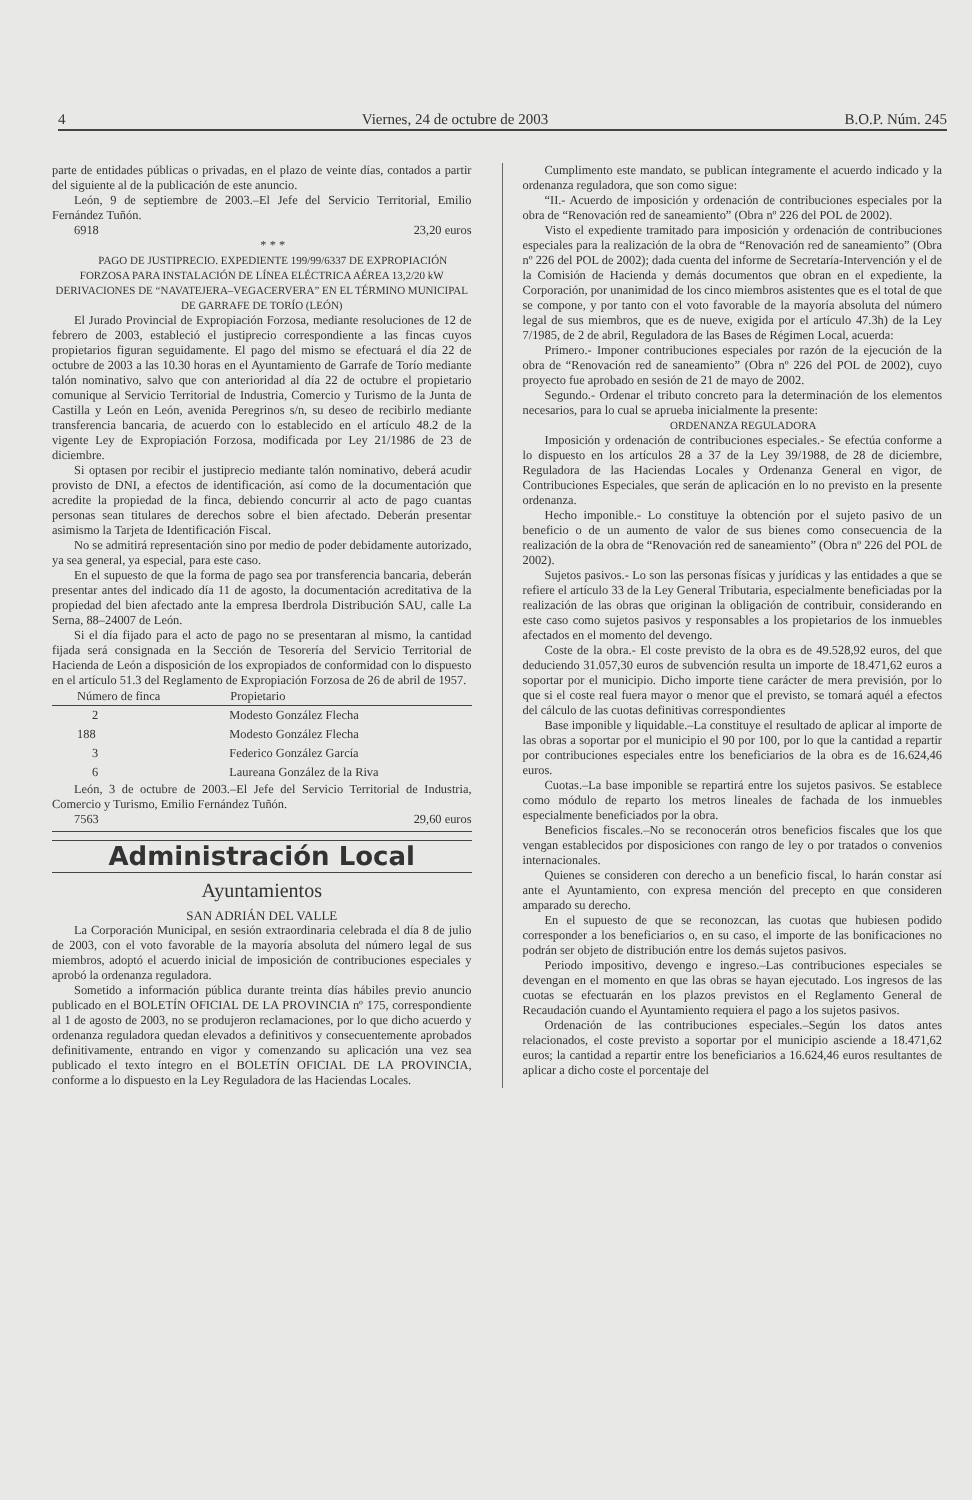4 Viernes, 24 de octubre de 2003 B.O.P. Núm. 245
parte de entidades públicas o privadas, en el plazo de veinte días, contados a partir del siguiente al de la publicación de este anuncio.
León, 9 de septiembre de 2003.–El Jefe del Servicio Territorial, Emilio Fernández Tuñón.
6918 23,20 euros
* * *
PAGO DE JUSTIPRECIO. EXPEDIENTE 199/99/6337 DE EXPROPIACIÓN FORZOSA PARA INSTALACIÓN DE LÍNEA ELÉCTRICA AÉREA 13,2/20 kW DERIVACIONES DE “NAVATEJERA–VEGACERVERA” EN EL TÉRMINO MUNICIPAL DE GARRAFE DE TORÍO (LEÓN)
El Jurado Provincial de Expropiación Forzosa, mediante resoluciones de 12 de febrero de 2003, estableció el justiprecio correspondiente a las fincas cuyos propietarios figuran seguidamente. El pago del mismo se efectuará el día 22 de octubre de 2003 a las 10.30 horas en el Ayuntamiento de Garrafe de Torío mediante talón nominativo, salvo que con anterioridad al día 22 de octubre el propietario comunique al Servicio Territorial de Industria, Comercio y Turismo de la Junta de Castilla y León en León, avenida Peregrinos s/n, su deseo de recibirlo mediante transferencia bancaria, de acuerdo con lo establecido en el artículo 48.2 de la vigente Ley de Expropiación Forzosa, modificada por Ley 21/1986 de 23 de diciembre.
Si optasen por recibir el justiprecio mediante talón nominativo, deberá acudir provisto de DNI, a efectos de identificación, así como de la documentación que acredite la propiedad de la finca, debiendo concurrir al acto de pago cuantas personas sean titulares de derechos sobre el bien afectado. Deberán presentar asimismo la Tarjeta de Identificación Fiscal.
No se admitirá representación sino por medio de poder debidamente autorizado, ya sea general, ya especial, para este caso.
En el supuesto de que la forma de pago sea por transferencia bancaria, deberán presentar antes del indicado día 11 de agosto, la documentación acreditativa de la propiedad del bien afectado ante la empresa Iberdrola Distribución SAU, calle La Serna, 88–24007 de León.
Si el día fijado para el acto de pago no se presentaran al mismo, la cantidad fijada será consignada en la Sección de Tesorería del Servicio Territorial de Hacienda de León a disposición de los expropiados de conformidad con lo dispuesto en el artículo 51.3 del Reglamento de Expropiación Forzosa de 26 de abril de 1957.
| Número de finca | Propietario |
| --- | --- |
| 2 | Modesto González Flecha |
| 188 | Modesto González Flecha |
| 3 | Federico González García |
| 6 | Laureana González de la Riva |
León, 3 de octubre de 2003.–El Jefe del Servicio Territorial de Industria, Comercio y Turismo, Emilio Fernández Tuñón.
7563 29,60 euros
Administración Local
Ayuntamientos
SAN ADRIÁN DEL VALLE
La Corporación Municipal, en sesión extraordinaria celebrada el día 8 de julio de 2003, con el voto favorable de la mayoría absoluta del número legal de sus miembros, adoptó el acuerdo inicial de imposición de contribuciones especiales y aprobó la ordenanza reguladora.
Sometido a información pública durante treinta días hábiles previo anuncio publicado en el BOLETÍN OFICIAL DE LA PROVINCIA nº 175, correspondiente al 1 de agosto de 2003, no se produjeron reclamaciones, por lo que dicho acuerdo y ordenanza reguladora quedan elevados a definitivos y consecuentemente aprobados definitivamente, entrando en vigor y comenzando su aplicación una vez sea publicado el texto íntegro en el BOLETÍN OFICIAL DE LA PROVINCIA, conforme a lo dispuesto en la Ley Reguladora de las Haciendas Locales.
Cumplimento este mandato, se publican íntegramente el acuerdo indicado y la ordenanza reguladora, que son como sigue:
“II.- Acuerdo de imposición y ordenación de contribuciones especiales por la obra de “Renovación red de saneamiento” (Obra nº 226 del POL de 2002).
Visto el expediente tramitado para imposición y ordenación de contribuciones especiales para la realización de la obra de “Renovación red de saneamiento” (Obra nº 226 del POL de 2002); dada cuenta del informe de Secretaría-Intervención y el de la Comisión de Hacienda y demás documentos que obran en el expediente, la Corporación, por unanimidad de los cinco miembros asistentes que es el total de que se compone, y por tanto con el voto favorable de la mayoría absoluta del número legal de sus miembros, que es de nueve, exigida por el artículo 47.3h) de la Ley 7/1985, de 2 de abril, Reguladora de las Bases de Régimen Local, acuerda:
Primero.- Imponer contribuciones especiales por razón de la ejecución de la obra de “Renovación red de saneamiento” (Obra nº 226 del POL de 2002), cuyo proyecto fue aprobado en sesión de 21 de mayo de 2002.
Segundo.- Ordenar el tributo concreto para la determinación de los elementos necesarios, para lo cual se aprueba inicialmente la presente:
ORDENANZA REGULADORA
Imposición y ordenación de contribuciones especiales.- Se efectúa conforme a lo dispuesto en los artículos 28 a 37 de la Ley 39/1988, de 28 de diciembre, Reguladora de las Haciendas Locales y Ordenanza General en vigor, de Contribuciones Especiales, que serán de aplicación en lo no previsto en la presente ordenanza.
Hecho imponible.- Lo constituye la obtención por el sujeto pasivo de un beneficio o de un aumento de valor de sus bienes como consecuencia de la realización de la obra de “Renovación red de saneamiento” (Obra nº 226 del POL de 2002).
Sujetos pasivos.- Lo son las personas físicas y jurídicas y las entidades a que se refiere el artículo 33 de la Ley General Tributaria, especialmente beneficiadas por la realización de las obras que originan la obligación de contribuir, considerando en este caso como sujetos pasivos y responsables a los propietarios de los inmuebles afectados en el momento del devengo.
Coste de la obra.- El coste previsto de la obra es de 49.528,92 euros, del que deduciendo 31.057,30 euros de subvención resulta un importe de 18.471,62 euros a soportar por el municipio. Dicho importe tiene carácter de mera previsión, por lo que si el coste real fuera mayor o menor que el previsto, se tomará aquél a efectos del cálculo de las cuotas definitivas correspondientes
Base imponible y liquidable.–La constituye el resultado de aplicar al importe de las obras a soportar por el municipio el 90 por 100, por lo que la cantidad a repartir por contribuciones especiales entre los beneficiarios de la obra es de 16.624,46 euros.
Cuotas.–La base imponible se repartirá entre los sujetos pasivos. Se establece como módulo de reparto los metros lineales de fachada de los inmuebles especialmente beneficiados por la obra.
Beneficios fiscales.–No se reconocerán otros beneficios fiscales que los que vengan establecidos por disposiciones con rango de ley o por tratados o convenios internacionales.
Quienes se consideren con derecho a un beneficio fiscal, lo harán constar así ante el Ayuntamiento, con expresa mención del precepto en que consideren amparado su derecho.
En el supuesto de que se reconozcan, las cuotas que hubiesen podido corresponder a los beneficiarios o, en su caso, el importe de las bonificaciones no podrán ser objeto de distribución entre los demás sujetos pasivos.
Periodo impositivo, devengo e ingreso.–Las contribuciones especiales se devengan en el momento en que las obras se hayan ejecutado. Los ingresos de las cuotas se efectuarán en los plazos previstos en el Reglamento General de Recaudación cuando el Ayuntamiento requiera el pago a los sujetos pasivos.
Ordenación de las contribuciones especiales.–Según los datos antes relacionados, el coste previsto a soportar por el municipio asciende a 18.471,62 euros; la cantidad a repartir entre los beneficiarios a 16.624,46 euros resultantes de aplicar a dicho coste el porcentaje del